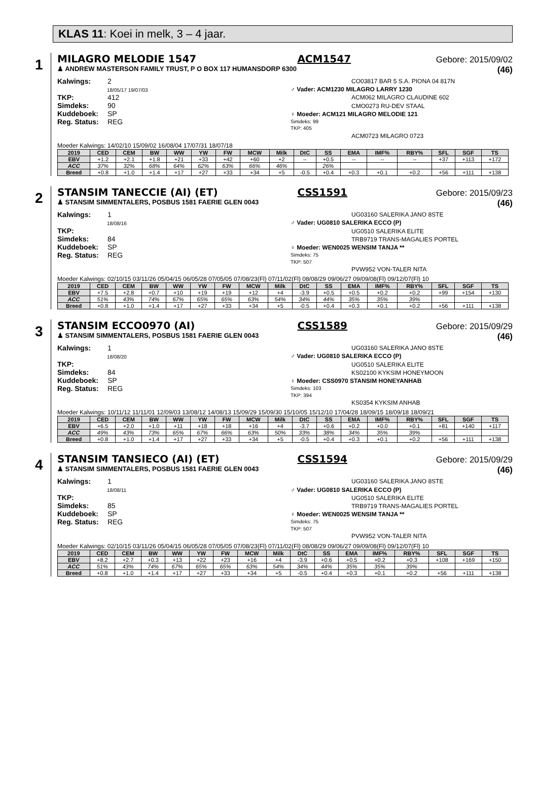KLAS 11: Koei in melk, 3 – 4 jaar.
1
MILAGRO MELODIE 1547 ACM1547 Gebore: 2015/09/02
♟ ANDREW MASTERSON FAMILY TRUST, P O BOX 117 HUMANSDORP 6300 (46)
Kalwings: 2
18/05/17 19/07/03
TKP: 412
Simdeks: 90
Kuddeboek: SP
Reg. Status: REG
CO03817 BAR 5 S.A. PIONA 04 817N
♂ Vader: ACM1230 MILAGRO LARRY 1230
ACM062 MILAGRO CLAUDINE 602
CMO0273 RU-DEV STAAL
♀ Moeder: ACM121 MILAGRO MELODIE 121
Simdeks: 99
TKP: 405
ACM0723 MILAGRO 0723
Moeder Kalwings: 14/02/10 15/09/02 16/08/04 17/07/31 18/07/18
| 2019 | CED | CEM | BW | WW | YW | FW | MCW | Milk | DtC | SS | EMA | IMF% | RBY% | SFL | SGF | TS |
| --- | --- | --- | --- | --- | --- | --- | --- | --- | --- | --- | --- | --- | --- | --- | --- | --- |
| EBV | +1.2 | +2.1 | +1.8 | +21 | +33 | +42 | +60 | +2 | -- | +0.5 | -- | -- | -- | +37 | +113 | +172 |
| ACC | 37% | 32% | 68% | 64% | 62% | 63% | 66% | 46% | | 26% | | | | | | |
| Breed | +0.8 | +1.0 | +1.4 | +17 | +27 | +33 | +34 | +5 | -0.5 | +0.4 | +0.3 | +0.1 | +0.2 | +56 | +111 | +138 |
2
STANSIM TANECCIE (AI) (ET) CSS1591 Gebore: 2015/09/23
♟ STANSIM SIMMENTALERS, POSBUS 1581 FAERIE GLEN 0043 (46)
Kalwings: 1
18/08/16
TKP:
Simdeks: 84
Kuddeboek: SP
Reg. Status: REG
UG03160 SALERIKA JANO 8STE
♂ Vader: UG0810 SALERIKA ECCO (P)
UG0510 SALERIKA ELITE
TRB9719 TRANS-MAGALIES PORTEL
♀ Moeder: WEN0025 WENSIM TANJA **
Simdeks: 75
TKP: 507
PVW952 VON-TALER NITA
Moeder Kalwings: 02/10/15 03/11/26 05/04/15 06/05/28 07/05/05 07/08/23(Fl) 07/11/02(Fl) 08/08/29 09/06/27 09/09/08(Fl) 09/12/07(Fl) 10
| 2019 | CED | CEM | BW | WW | YW | FW | MCW | Milk | DtC | SS | EMA | IMF% | RBY% | SFL | SGF | TS |
| --- | --- | --- | --- | --- | --- | --- | --- | --- | --- | --- | --- | --- | --- | --- | --- | --- |
| EBV | +7.5 | +2.8 | +0.7 | +10 | +19 | +19 | +12 | +4 | -3.9 | +0.5 | +0.5 | +0.2 | +0.2 | +99 | +154 | +130 |
| ACC | 51% | 43% | 74% | 67% | 65% | 65% | 63% | 54% | 34% | 44% | 35% | 35% | 39% | | | |
| Breed | +0.8 | +1.0 | +1.4 | +17 | +27 | +33 | +34 | +5 | -0.5 | +0.4 | +0.3 | +0.1 | +0.2 | +56 | +111 | +138 |
3
STANSIM ECCO0970 (AI) CSS1589 Gebore: 2015/09/29
♟ STANSIM SIMMENTALERS, POSBUS 1581 FAERIE GLEN 0043 (46)
Kalwings: 1
18/08/20
TKP:
Simdeks: 84
Kuddeboek: SP
Reg. Status: REG
UG03160 SALERIKA JANO 8STE
♂ Vader: UG0810 SALERIKA ECCO (P)
UG0510 SALERIKA ELITE
KS02100 KYKSIM HONEYMOON
♀ Moeder: CSS0970 STANSIM HONEYANHAB
Simdeks: 103
TKP: 394
KS0354 KYKSIM ANHAB
Moeder Kalwings: 10/11/12 11/11/01 12/09/03 13/08/12 14/08/13 15/09/29 15/09/30 15/10/05 15/12/10 17/04/28 18/09/15 18/09/18 18/09/21
| 2019 | CED | CEM | BW | WW | YW | FW | MCW | Milk | DtC | SS | EMA | IMF% | RBY% | SFL | SGF | TS |
| --- | --- | --- | --- | --- | --- | --- | --- | --- | --- | --- | --- | --- | --- | --- | --- | --- |
| EBV | +6.5 | +2.0 | +1.0 | +11 | +18 | +18 | +16 | +4 | -3.7 | +0.6 | +0.2 | +0.0 | +0.1 | +81 | +140 | +117 |
| ACC | 49% | 43% | 73% | 65% | 67% | 66% | 63% | 50% | 33% | 38% | 34% | 35% | 39% | | | |
| Breed | +0.8 | +1.0 | +1.4 | +17 | +27 | +33 | +34 | +5 | -0.5 | +0.4 | +0.3 | +0.1 | +0.2 | +56 | +111 | +138 |
4
STANSIM TANSIECO (AI) (ET) CSS1594 Gebore: 2015/09/29
♟ STANSIM SIMMENTALERS, POSBUS 1581 FAERIE GLEN 0043 (46)
Kalwings: 1
18/08/11
TKP:
Simdeks: 85
Kuddeboek: SP
Reg. Status: REG
UG03160 SALERIKA JANO 8STE
♂ Vader: UG0810 SALERIKA ECCO (P)
UG0510 SALERIKA ELITE
TRB9719 TRANS-MAGALIES PORTEL
♀ Moeder: WEN0025 WENSIM TANJA **
Simdeks: 75
TKP: 507
PVW952 VON-TALER NITA
Moeder Kalwings: 02/10/15 03/11/26 05/04/15 06/05/28 07/05/05 07/08/23(Fl) 07/11/02(Fl) 08/08/29 09/06/27 09/09/08(Fl) 09/12/07(Fl) 10
| 2019 | CED | CEM | BW | WW | YW | FW | MCW | Milk | DtC | SS | EMA | IMF% | RBY% | SFL | SGF | TS |
| --- | --- | --- | --- | --- | --- | --- | --- | --- | --- | --- | --- | --- | --- | --- | --- | --- |
| EBV | +8.2 | +2.7 | +0.3 | +13 | +22 | +23 | +16 | +4 | -3.9 | +0.6 | +0.5 | +0.2 | +0.3 | +108 | +169 | +150 |
| ACC | 51% | 43% | 74% | 67% | 65% | 65% | 63% | 54% | 34% | 44% | 35% | 35% | 39% | | | |
| Breed | +0.8 | +1.0 | +1.4 | +17 | +27 | +33 | +34 | +5 | -0.5 | +0.4 | +0.3 | +0.1 | +0.2 | +56 | +111 | +138 |